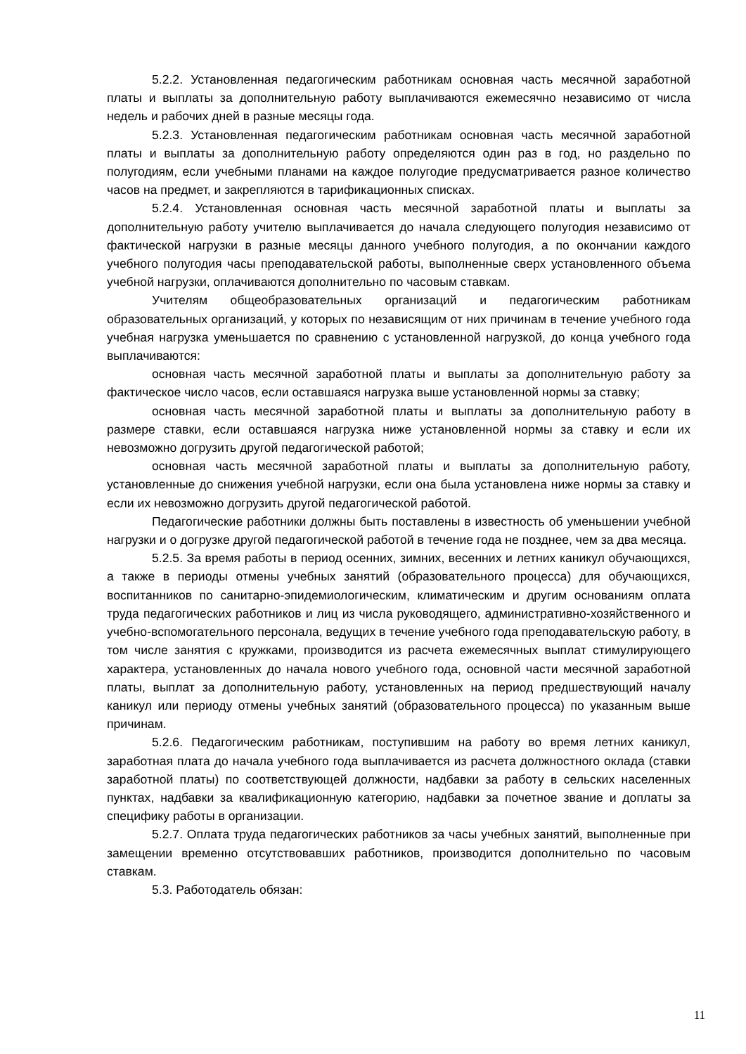5.2.2. Установленная педагогическим работникам основная часть месячной заработной платы и выплаты за дополнительную работу выплачиваются ежемесячно независимо от числа недель и рабочих дней в разные месяцы года.
5.2.3. Установленная педагогическим работникам основная часть месячной заработной платы и выплаты за дополнительную работу определяются один раз в год, но раздельно по полугодиям, если учебными планами на каждое полугодие предусматривается разное количество часов на предмет, и закрепляются в тарификационных списках.
5.2.4. Установленная основная часть месячной заработной платы и выплаты за дополнительную работу учителю выплачивается до начала следующего полугодия независимо от фактической нагрузки в разные месяцы данного учебного полугодия, а по окончании каждого учебного полугодия часы преподавательской работы, выполненные сверх установленного объема учебной нагрузки, оплачиваются дополнительно по часовым ставкам.
Учителям общеобразовательных организаций и педагогическим работникам образовательных организаций, у которых по независящим от них причинам в течение учебного года учебная нагрузка уменьшается по сравнению с установленной нагрузкой, до конца учебного года выплачиваются:
основная часть месячной заработной платы и выплаты за дополнительную работу за фактическое число часов, если оставшаяся нагрузка выше установленной нормы за ставку;
основная часть месячной заработной платы и выплаты за дополнительную работу в размере ставки, если оставшаяся нагрузка ниже установленной нормы за ставку и если их невозможно догрузить другой педагогической работой;
основная часть месячной заработной платы и выплаты за дополнительную работу, установленные до снижения учебной нагрузки, если она была установлена ниже нормы за ставку и если их невозможно догрузить другой педагогической работой.
Педагогические работники должны быть поставлены в известность об уменьшении учебной нагрузки и о догрузке другой педагогической работой в течение года не позднее, чем за два месяца.
5.2.5. За время работы в период осенних, зимних, весенних и летних каникул обучающихся, а также в периоды отмены учебных занятий (образовательного процесса) для обучающихся, воспитанников по санитарно-эпидемиологическим, климатическим и другим основаниям оплата труда педагогических работников и лиц из числа руководящего, административно-хозяйственного и учебно-вспомогательного персонала, ведущих в течение учебного года преподавательскую работу, в том числе занятия с кружками, производится из расчета ежемесячных выплат стимулирующего характера, установленных до начала нового учебного года, основной части месячной заработной платы, выплат за дополнительную работу, установленных на период предшествующий началу каникул или периоду отмены учебных занятий (образовательного процесса) по указанным выше причинам.
5.2.6. Педагогическим работникам, поступившим на работу во время летних каникул, заработная плата до начала учебного года выплачивается из расчета должностного оклада (ставки заработной платы) по соответствующей должности, надбавки за работу в сельских населенных пунктах, надбавки за квалификационную категорию, надбавки за почетное звание и доплаты за специфику работы в организации.
5.2.7. Оплата труда педагогических работников за часы учебных занятий, выполненные при замещении временно отсутствовавших работников, производится дополнительно по часовым ставкам.
5.3. Работодатель обязан:
11